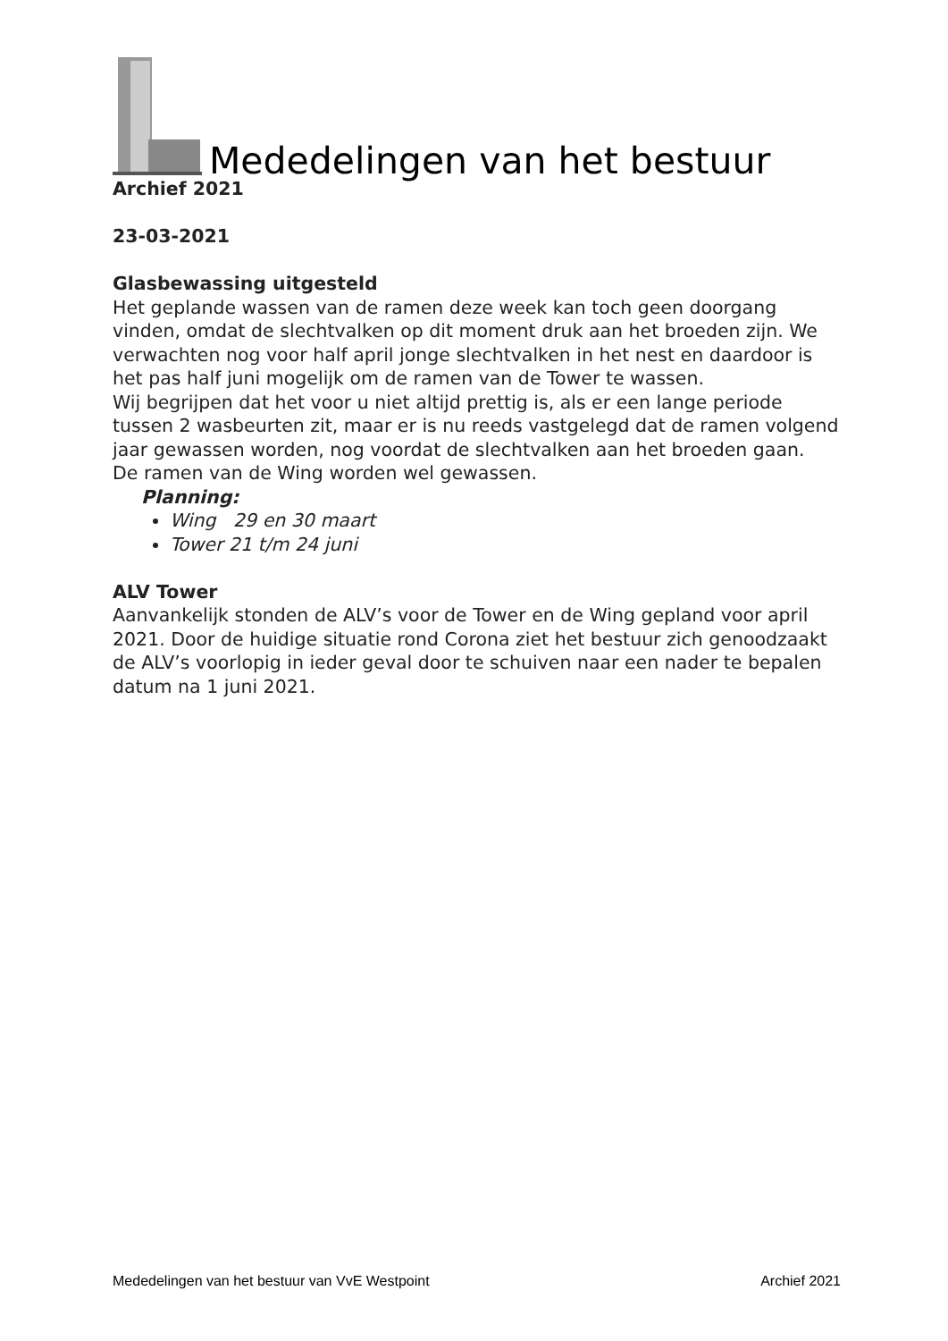Mededelingen van het bestuur
Archief 2021
23-03-2021
Glasbewassing uitgesteld
Het geplande wassen van de ramen deze week kan toch geen doorgang vinden, omdat de slechtvalken op dit moment druk aan het broeden zijn. We verwachten nog voor half april jonge slechtvalken in het nest en daardoor is het pas half juni mogelijk om de ramen van de Tower te wassen.
Wij begrijpen dat het voor u niet altijd prettig is, als er een lange periode tussen 2 wasbeurten zit, maar er is nu reeds vastgelegd dat de ramen volgend jaar gewassen worden, nog voordat de slechtvalken aan het broeden gaan.
De ramen van de Wing worden wel gewassen.
Planning:
Wing 29 en 30 maart
Tower 21 t/m 24 juni
ALV Tower
Aanvankelijk stonden de ALV’s voor de Tower en de Wing gepland voor april 2021. Door de huidige situatie rond Corona ziet het bestuur zich genoodzaakt de ALV’s voorlopig in ieder geval door te schuiven naar een nader te bepalen datum na 1 juni 2021.
Mededelingen van het bestuur van VvE Westpoint Archief 2021